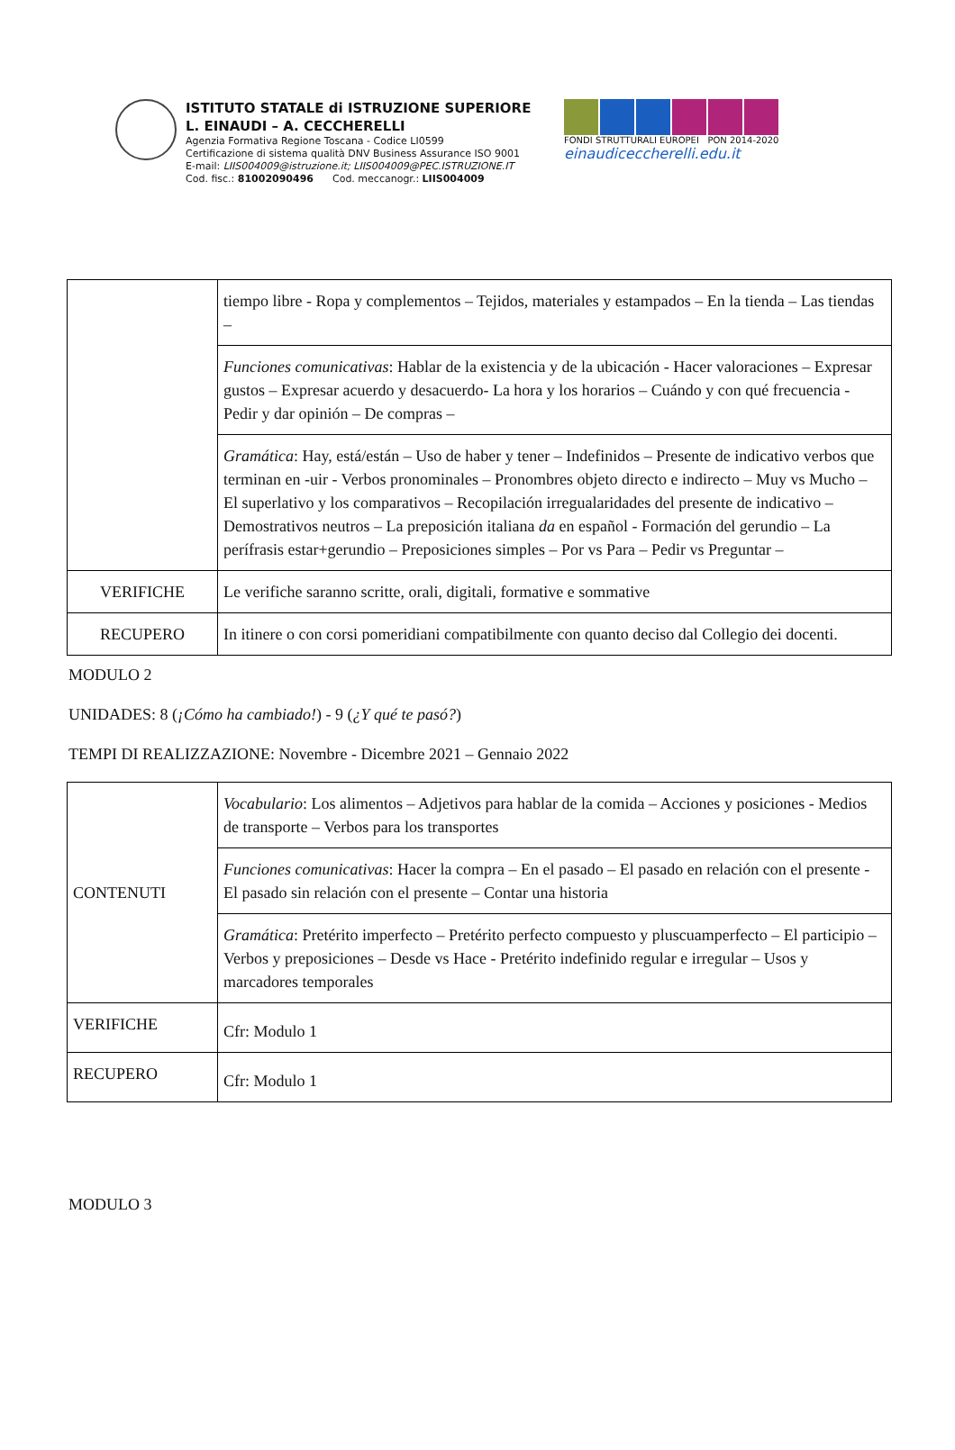ISTITUTO STATALE di ISTRUZIONE SUPERIORE
L. EINAUDI – A. CECCHERELLI
Agenzia Formativa Regione Toscana - Codice LI0599
Certificazione di sistema qualità DNV Business Assurance ISO 9001
E-mail: LIIS004009@istruzione.it; LIIS004009@PEC.ISTRUZIONE.IT
Cod. fisc.: 81002090496 Cod. meccanogr.: LIIS004009
FONDI STRUTTURALI EUROPEI PON 2014-2020
einaudiceccherelli.edu.it
| | tiempo libre - Ropa y complementos – Tejidos, materiales y estampados – En la tienda – Las tiendas – |
| | Funciones comunicativas : Hablar de la existencia y de la ubicación - Hacer valoraciones – Expresar gustos – Expresar acuerdo y desacuerdo- La hora y los horarios – Cuándo y con qué frecuencia - Pedir y dar opinión – De compras – |
| | Gramática : Hay, está/están – Uso de haber y tener – Indefinidos – Presente de indicativo verbos que terminan en -uir - Verbos pronominales – Pronombres objeto directo e indirecto – Muy vs Mucho – El superlativo y los comparativos – Recopilación irregualaridades del presente de indicativo – Demostrativos neutros – La preposición italiana da en español - Formación del gerundio – La perífrasis estar+gerundio – Preposiciones simples – Por vs Para – Pedir vs Preguntar – |
| VERIFICHE | Le verifiche saranno scritte, orali, digitali, formative e sommative |
| RECUPERO | In itinere o con corsi pomeridiani compatibilmente con quanto deciso dal Collegio dei docenti. |
MODULO 2
UNIDADES: 8 (¡Cómo ha cambiado!) - 9 (¿Y qué te pasó?)
TEMPI DI REALIZZAZIONE: Novembre - Dicembre 2021 – Gennaio 2022
| CONTENUTI | Vocabulario : Los alimentos – Adjetivos para hablar de la comida – Acciones y posiciones - Medios de transporte – Verbos para los transportes |
| | Funciones comunicativas : Hacer la compra – En el pasado – El pasado en relación con el presente - El pasado sin relación con el presente – Contar una historia |
| | Gramática : Pretérito imperfecto – Pretérito perfecto compuesto y pluscuamperfecto – El participio – Verbos y preposiciones – Desde vs Hace - Pretérito indefinido regular e irregular – Usos y marcadores temporales |
| VERIFICHE | Cfr: Modulo 1 |
| RECUPERO | Cfr: Modulo 1 |
MODULO 3